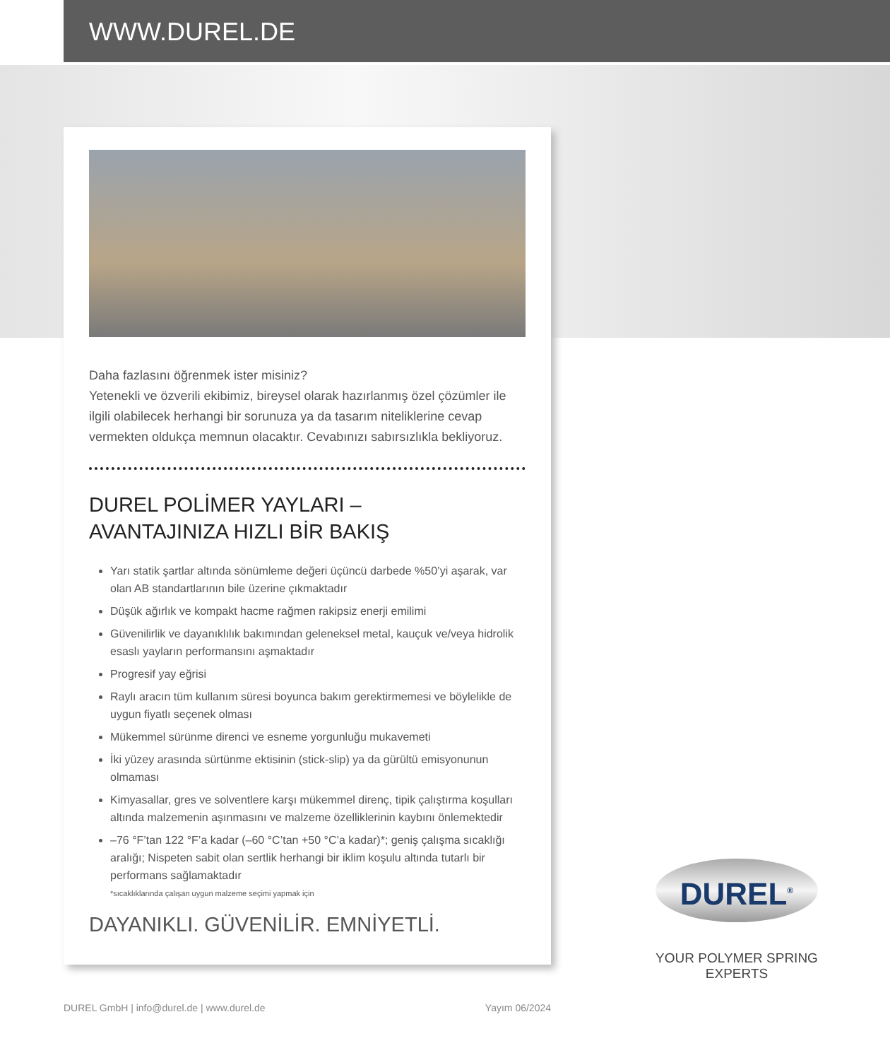WWW.DUREL.DE
Daha fazlasını öğrenmek ister misiniz?
Yetenekli ve özverili ekibimiz, bireysel olarak hazırlanmış özel çözümler ile ilgili olabilecek herhangi bir sorunuza ya da tasarım niteliklerine cevap vermekten oldukça memnun olacaktır. Cevabınızı sabırsızlıkla bekliyoruz.
DUREL POLİMER YAYLARI –
AVANTAJINIZA HIZLI BİR BAKIŞ
Yarı statik şartlar altında sönümleme değeri üçüncü darbede %50’yi aşarak, var olan AB standartlarının bile üzerine çıkmaktadır
Düşük ağırlık ve kompakt hacme rağmen rakipsiz enerji emilimi
Güvenilirlik ve dayanıklılık bakımından geleneksel metal, kauçuk ve/veya hidrolik esaslı yayların performansını aşmaktadır
Progresif yay eğrisi
Raylı aracın tüm kullanım süresi boyunca bakım gerektirmemesi ve böylelikle de uygun fiyatlı seçenek olması
Mükemmel sürünme direnci ve esneme yorgunluğu mukavemeti
İki yüzey arasında sürtünme ektisinin (stick-slip) ya da gürültü emisyonunun olmaması
Kimyasallar, gres ve solventlere karşı mükemmel direnç, tipik çalıştırma koşulları altında malzemenin aşınmasını ve malzeme özelliklerinin kaybını önlemektedir
–76 °F’tan 122 °F’a kadar (–60 °C’tan +50 °C’a kadar)*; geniş çalışma sıcaklığı aralığı; Nispeten sabit olan sertlik herhangi bir iklim koşulu altında tutarlı bir performans sağlamaktadır
*sıcaklıklarında çalışan uygun malzeme seçimi yapmak için
DAYANIKLI. GÜVENİLİR. EMNİYETLİ.
DUREL<sup>®</sup>
YOUR POLYMER SPRING EXPERTS
DUREL GmbH | info@durel.de | www.durel.de Yayım 06/2024